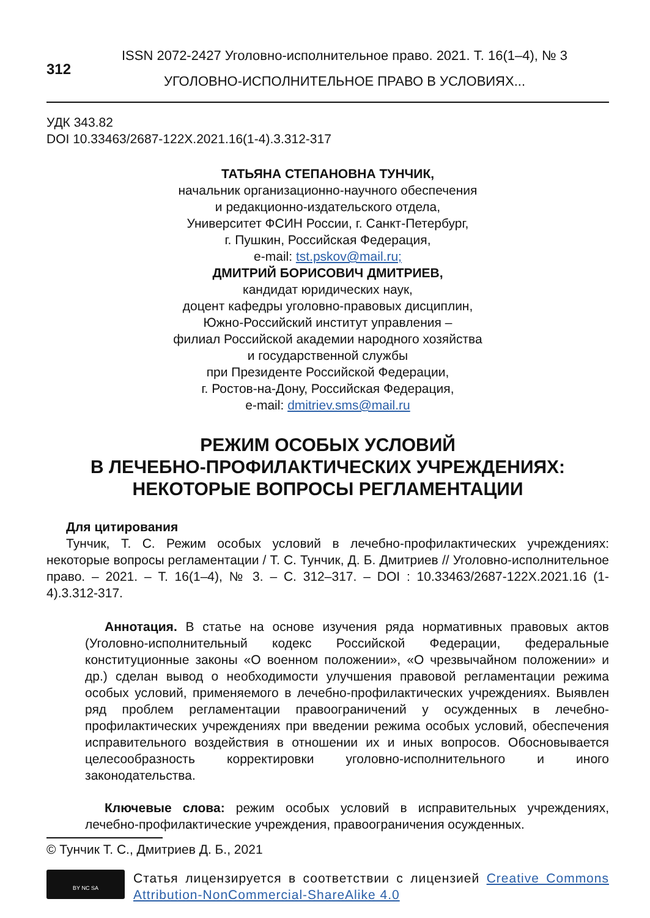312
ISSN 2072-2427 Уголовно-исполнительное право. 2021. Т. 16(1–4), № 3
УГОЛОВНО-ИСПОЛНИТЕЛЬНОЕ ПРАВО В УСЛОВИЯХ...
УДК 343.82
DOI 10.33463/2687-122X.2021.16(1-4).3.312-317
ТАТЬЯНА СТЕПАНОВНА ТУНЧИК,
начальник организационно-научного обеспечения
и редакционно-издательского отдела,
Университет ФСИН России, г. Санкт-Петербург,
г. Пушкин, Российская Федерация,
e-mail: tst.pskov@mail.ru;
ДМИТРИЙ БОРИСОВИЧ ДМИТРИЕВ,
кандидат юридических наук,
доцент кафедры уголовно-правовых дисциплин,
Южно-Российский институт управления –
филиал Российской академии народного хозяйства
и государственной службы
при Президенте Российской Федерации,
г. Ростов-на-Дону, Российская Федерация,
e-mail: dmitriev.sms@mail.ru
РЕЖИМ ОСОБЫХ УСЛОВИЙ
В ЛЕЧЕБНО-ПРОФИЛАКТИЧЕСКИХ УЧРЕЖДЕНИЯХ:
НЕКОТОРЫЕ ВОПРОСЫ РЕГЛАМЕНТАЦИИ
Для цитирования
Тунчик, Т. С. Режим особых условий в лечебно-профилактических учреждениях: некоторые вопросы регламентации / Т. С. Тунчик, Д. Б. Дмитриев // Уголовно-исполнительное право. – 2021. – Т. 16(1–4), № 3. – С. 312–317. – DOI : 10.33463/2687-122X.2021.16 (1-4).3.312-317.
Аннотация. В статье на основе изучения ряда нормативных правовых актов (Уголовно-исполнительный кодекс Российской Федерации, федеральные конституционные законы «О военном положении», «О чрезвычайном положении» и др.) сделан вывод о необходимости улучшения правовой регламентации режима особых условий, применяемого в лечебно-профилактических учреждениях. Выявлен ряд проблем регламентации правоограничений у осужденных в лечебно-профилактических учреждениях при введении режима особых условий, обеспечения исправительного воздействия в отношении их и иных вопросов. Обосновывается целесообразность корректировки уголовно-исполнительного и иного законодательства.
Ключевые слова: режим особых условий в исправительных учреждениях, лечебно-профилактические учреждения, правоограничения осужденных.
© Тунчик Т. С., Дмитриев Д. Б., 2021
BY NC SA
Статья лицензируется в соответствии с лицензией Creative Commons Attribution-NonCommercial-ShareAlike 4.0